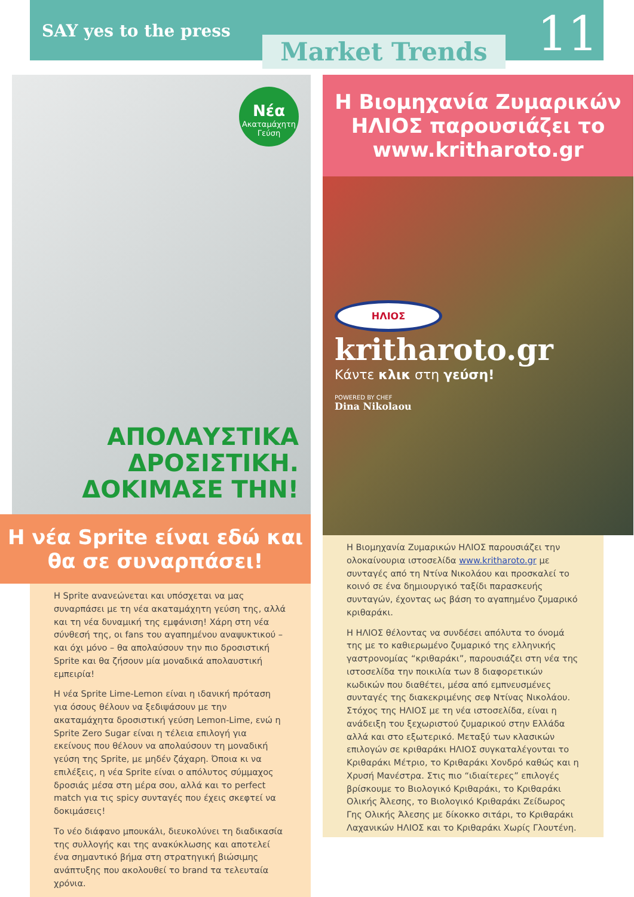SAY yes to the press
Market Trends
11
Νέα
Ακαταμάχητη Γεύση
ΑΠΟΛΑΥΣΤΙΚΑ
ΔΡΟΣΙΣΤΙΚΗ.
ΔΟΚΙΜΑΣΕ ΤΗΝ!
Η νέα Sprite είναι εδώ και θα σε συναρπάσει!
Η Sprite ανανεώνεται και υπόσχεται να μας συναρπάσει με τη νέα ακαταμάχητη γεύση της, αλλά και τη νέα δυναμική της εμφάνιση! Χάρη στη νέα σύνθεσή της, οι fans του αγαπημένου αναψυκτικού – και όχι μόνο – θα απολαύσουν την πιο δροσιστική Sprite και θα ζήσουν μία μοναδικά απολαυστική εμπειρία!
Η νέα Sprite Lime-Lemon είναι η ιδανική πρόταση για όσους θέλουν να ξεδιψάσουν με την ακαταμάχητα δροσιστική γεύση Lemon-Lime, ενώ η Sprite Zero Sugar είναι η τέλεια επιλογή για εκείνους που θέλουν να απολαύσουν τη μοναδική γεύση της Sprite, με μηδέν ζάχαρη. Όποια κι να επιλέξεις, η νέα Sprite είναι ο απόλυτος σύμμαχος δροσιάς μέσα στη μέρα σου, αλλά και το perfect match για τις spicy συνταγές που έχεις σκεφτεί να δοκιμάσεις!
Το νέο διάφανο μπουκάλι, διευκολύνει τη διαδικασία της συλλογής και της ανακύκλωσης και αποτελεί ένα σημαντικό βήμα στη στρατηγική βιώσιμης ανάπτυξης που ακολουθεί το brand τα τελευταία χρόνια.
Η Βιομηχανία Ζυμαρικών ΗΛΙΟΣ παρουσιάζει το www.kritharoto.gr
ΗΛΙΟΣ
kritharoto.gr
Κάντε κλικ στη γεύση!
POWERED BY CHEF
Dina Nikolaou
Η Βιομηχανία Ζυμαρικών ΗΛΙΟΣ παρουσιάζει την ολοκαίνουρια ιστοσελίδα www.kritharoto.gr με συνταγές από τη Ντίνα Νικολάου και προσκαλεί το κοινό σε ένα δημιουργικό ταξίδι παρασκευής συνταγών, έχοντας ως βάση το αγαπημένο ζυμαρικό κριθαράκι.
Η ΗΛΙΟΣ θέλοντας να συνδέσει απόλυτα το όνομά της με το καθιερωμένο ζυμαρικό της ελληνικής γαστρονομίας “κριθαράκι”, παρουσιάζει στη νέα της ιστοσελίδα την ποικιλία των 8 διαφορετικών κωδικών που διαθέτει, μέσα από εμπνευσμένες συνταγές της διακεκριμένης σεφ Ντίνας Νικολάου. Στόχος της ΗΛΙΟΣ με τη νέα ιστοσελίδα, είναι η ανάδειξη του ξεχωριστού ζυμαρικού στην Ελλάδα αλλά και στο εξωτερικό. Μεταξύ των κλασικών επιλογών σε κριθαράκι ΗΛΙΟΣ συγκαταλέγονται το Κριθαράκι Μέτριο, το Κριθαράκι Χονδρό καθώς και η Χρυσή Μανέστρα. Στις πιο “ιδιαίτερες” επιλογές βρίσκουμε το Βιολογικό Κριθαράκι, το Κριθαράκι Ολικής Άλεσης, το Βιολογικό Κριθαράκι Ζείδωρος Γης Ολικής Άλεσης με δίκοκκο σιτάρι, το Κριθαράκι Λαχανικών ΗΛΙΟΣ και το Κριθαράκι Χωρίς Γλουτένη.